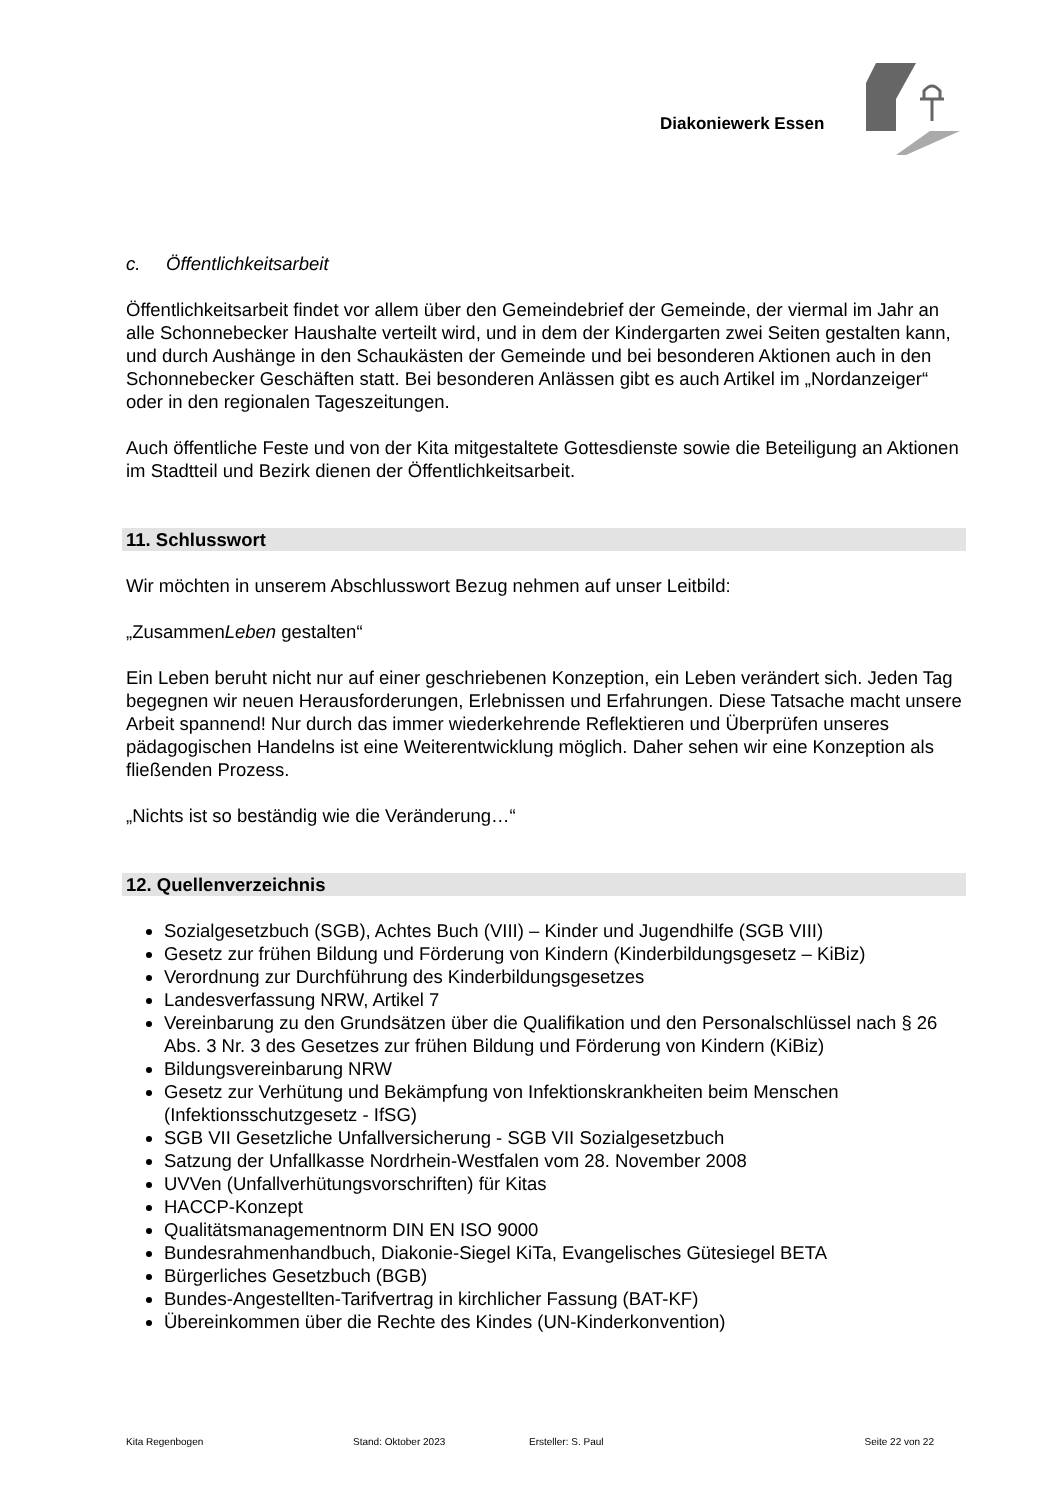Diakoniewerk Essen
c. Öffentlichkeitsarbeit
Öffentlichkeitsarbeit findet vor allem über den Gemeindebrief der Gemeinde, der viermal im Jahr an alle Schonnebecker Haushalte verteilt wird, und in dem der Kindergarten zwei Seiten gestalten kann, und durch Aushänge in den Schaukästen der Gemeinde und bei besonderen Aktionen auch in den Schonnebecker Geschäften statt. Bei besonderen Anlässen gibt es auch Artikel im „Nordanzeiger“ oder in den regionalen Tageszeitungen.
Auch öffentliche Feste und von der Kita mitgestaltete Gottesdienste sowie die Beteiligung an Aktionen im Stadtteil und Bezirk dienen der Öffentlichkeitsarbeit.
11. Schlusswort
Wir möchten in unserem Abschlusswort Bezug nehmen auf unser Leitbild:
„ZusammenLeben gestalten“
Ein Leben beruht nicht nur auf einer geschriebenen Konzeption, ein Leben verändert sich. Jeden Tag begegnen wir neuen Herausforderungen, Erlebnissen und Erfahrungen. Diese Tatsache macht unsere Arbeit spannend! Nur durch das immer wiederkehrende Reflektieren und Überprüfen unseres pädagogischen Handelns ist eine Weiterentwicklung möglich. Daher sehen wir eine Konzeption als fließenden Prozess.
„Nichts ist so beständig wie die Veränderung…“
12. Quellenverzeichnis
Sozialgesetzbuch (SGB), Achtes Buch (VIII) – Kinder und Jugendhilfe (SGB VIII)
Gesetz zur frühen Bildung und Förderung von Kindern (Kinderbildungsgesetz – KiBiz)
Verordnung zur Durchführung des Kinderbildungsgesetzes
Landesverfassung NRW, Artikel 7
Vereinbarung zu den Grundsätzen über die Qualifikation und den Personalschlüssel nach § 26 Abs. 3 Nr. 3 des Gesetzes zur frühen Bildung und Förderung von Kindern (KiBiz)
Bildungsvereinbarung NRW
Gesetz zur Verhütung und Bekämpfung von Infektionskrankheiten beim Menschen (Infektionsschutzgesetz - IfSG)
SGB VII Gesetzliche Unfallversicherung - SGB VII Sozialgesetzbuch
Satzung der Unfallkasse Nordrhein-Westfalen vom 28. November 2008
UVVen (Unfallverhütungsvorschriften) für Kitas
HACCP-Konzept
Qualitätsmanagementnorm DIN EN ISO 9000
Bundesrahmenhandbuch, Diakonie-Siegel KiTa, Evangelisches Gütesiegel BETA
Bürgerliches Gesetzbuch (BGB)
Bundes-Angestellten-Tarifvertrag in kirchlicher Fassung (BAT-KF)
Übereinkommen über die Rechte des Kindes (UN-Kinderkonvention)
Kita Regenbogen Stand: Oktober 2023 Ersteller: S. Paul Seite 22 von 22